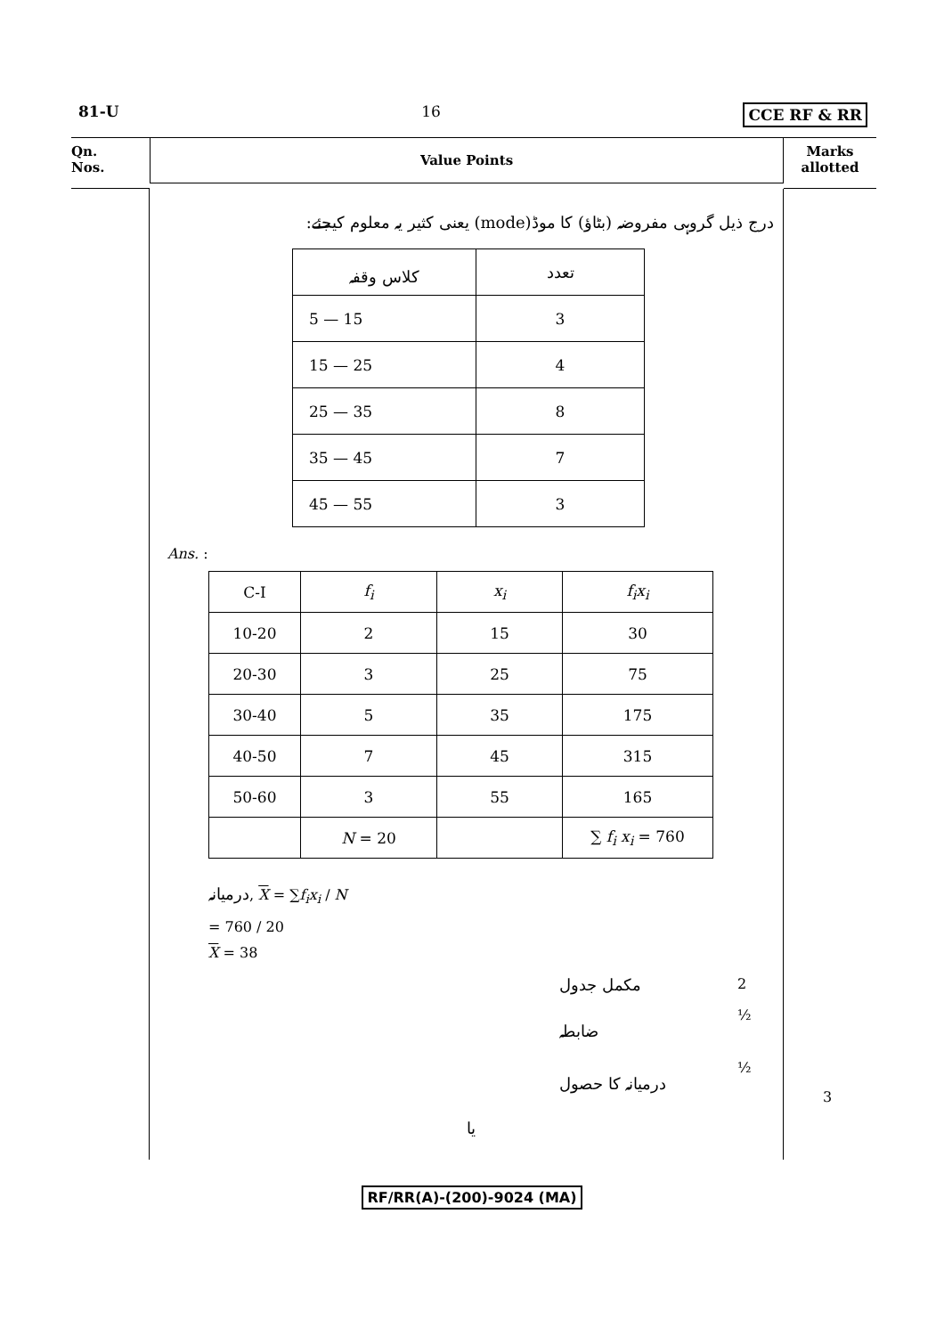81-U 16 CCE RF & RR
Qn.
Nos.
Value Points
Marks
allotted
درج ذیل گروہی مفروضہ (بٹاؤ) کا موڈ(mode) یعنی کثیر یہ معلوم کیجئے:
| کلاس وقفہ | تعدد |
| --- | --- |
| 5 — 15 | 3 |
| 15 — 25 | 4 |
| 25 — 35 | 8 |
| 35 — 45 | 7 |
| 45 — 55 | 3 |
Ans. :
| C-I | f<sub>i</sub> | x<sub>i</sub> | f<sub>i</sub>x<sub>i</sub> |
| --- | --- | --- | --- |
| 10-20 | 2 | 15 | 30 |
| 20-30 | 3 | 25 | 75 |
| 30-40 | 5 | 35 | 175 |
| 40-50 | 7 | 45 | 315 |
| 50-60 | 3 | 55 | 165 |
| | N = 20 | | ∑ f<sub>i</sub> x<sub>i</sub> = 760 |
درمیانہ, X = ∑f<sub>i</sub>x<sub>i</sub> / N
= 760 / 20
X = 38
مکمل جدول 2 ضابطہ ½ درمیانہ کا حصول ½
یا
3
RF/RR(A)-(200)-9024 (MA)